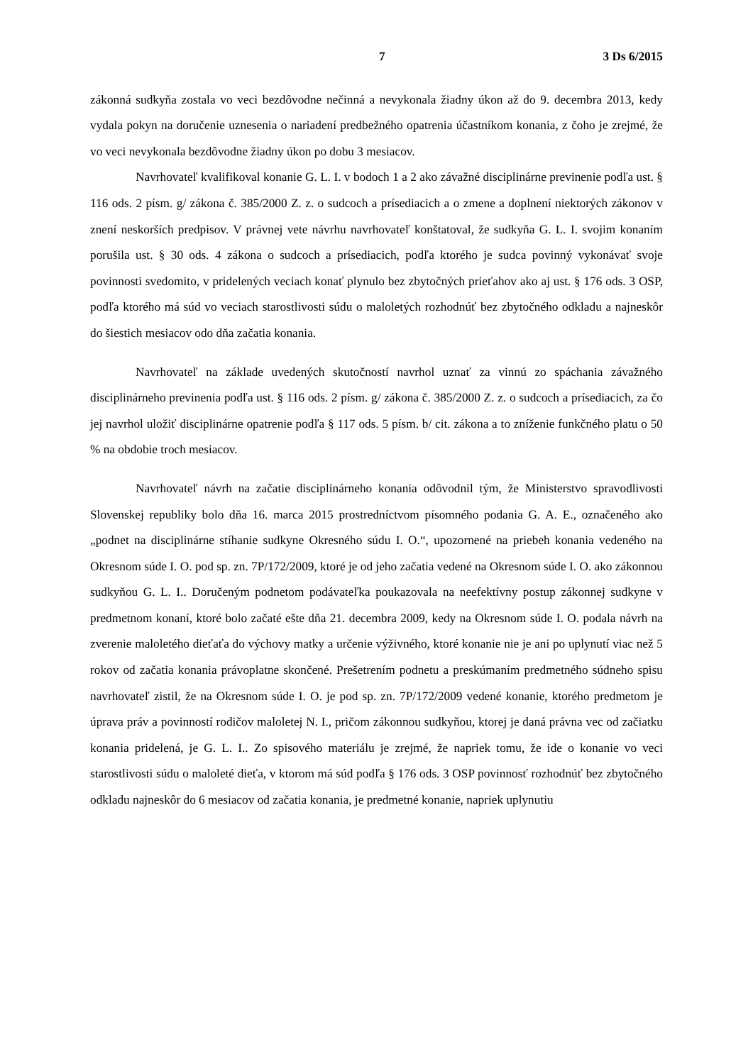7 3 Ds 6/2015
zákonná sudkyňa zostala vo veci bezdôvodne nečinná a nevykonala žiadny úkon až do 9. decembra 2013, kedy vydala pokyn na doručenie uznesenia o nariadení predbežného opatrenia účastníkom konania, z čoho je zrejmé, že vo veci nevykonala bezdôvodne žiadny úkon po dobu 3 mesiacov.
Navrhovateľ kvalifikoval konanie G. L. I. v bodoch 1 a 2 ako závažné disciplinárne previnenie podľa ust. § 116 ods. 2 písm. g/ zákona č. 385/2000 Z. z. o sudcoch a prísediacich a o zmene a doplnení niektorých zákonov v znení neskorších predpisov. V právnej vete návrhu navrhovateľ konštatoval, že sudkyňa G. L. I. svojim konaním porušila ust. § 30 ods. 4 zákona o sudcoch a prísediacich, podľa ktorého je sudca povinný vykonávať svoje povinnosti svedomito, v pridelených veciach konať plynulo bez zbytočných prieťahov ako aj ust. § 176 ods. 3 OSP, podľa ktorého má súd vo veciach starostlivosti súdu o maloletých rozhodnúť bez zbytočného odkladu a najneskôr do šiestich mesiacov odo dňa začatia konania.
Navrhovateľ na základe uvedených skutočností navrhol uznať za vinnú zo spáchania závažného disciplinárneho previnenia podľa ust. § 116 ods. 2 písm. g/ zákona č. 385/2000 Z. z. o sudcoch a prísediacich, za čo jej navrhol uložiť disciplinárne opatrenie podľa § 117 ods. 5 písm. b/ cit. zákona a to zníženie funkčného platu o 50 % na obdobie troch mesiacov.
Navrhovateľ návrh na začatie disciplinárneho konania odôvodnil tým, že Ministerstvo spravodlivosti Slovenskej republiky bolo dňa 16. marca 2015 prostredníctvom písomného podania G. A. E., označeného ako „podnet na disciplinárne stíhanie sudkyne Okresného súdu I. O.“, upozornené na priebeh konania vedeného na Okresnom súde I. O. pod sp. zn. 7P/172/2009, ktoré je od jeho začatia vedené na Okresnom súde I. O. ako zákonnou sudkyňou G. L. I.. Doručeným podnetom podávateľka poukazovala na neefektívny postup zákonnej sudkyne v predmetnom konaní, ktoré bolo začaté ešte dňa 21. decembra 2009, kedy na Okresnom súde I. O. podala návrh na zverenie maloletého dieťaťa do výchovy matky a určenie výživného, ktoré konanie nie je ani po uplynutí viac než 5 rokov od začatia konania právoplatne skončené. Prešetrením podnetu a preskúmaním predmetného súdneho spisu navrhovateľ zistil, že na Okresnom súde I. O. je pod sp. zn. 7P/172/2009 vedené konanie, ktorého predmetom je úprava práv a povinností rodičov maloletej N. I., pričom zákonnou sudkyňou, ktorej je daná právna vec od začiatku konania pridelená, je G. L. I.. Zo spisového materiálu je zrejmé, že napriek tomu, že ide o konanie vo veci starostlivosti súdu o maloleté dieťa, v ktorom má súd podľa § 176 ods. 3 OSP povinnosť rozhodnúť bez zbytočného odkladu najneskôr do 6 mesiacov od začatia konania, je predmetné konanie, napriek uplynutiu